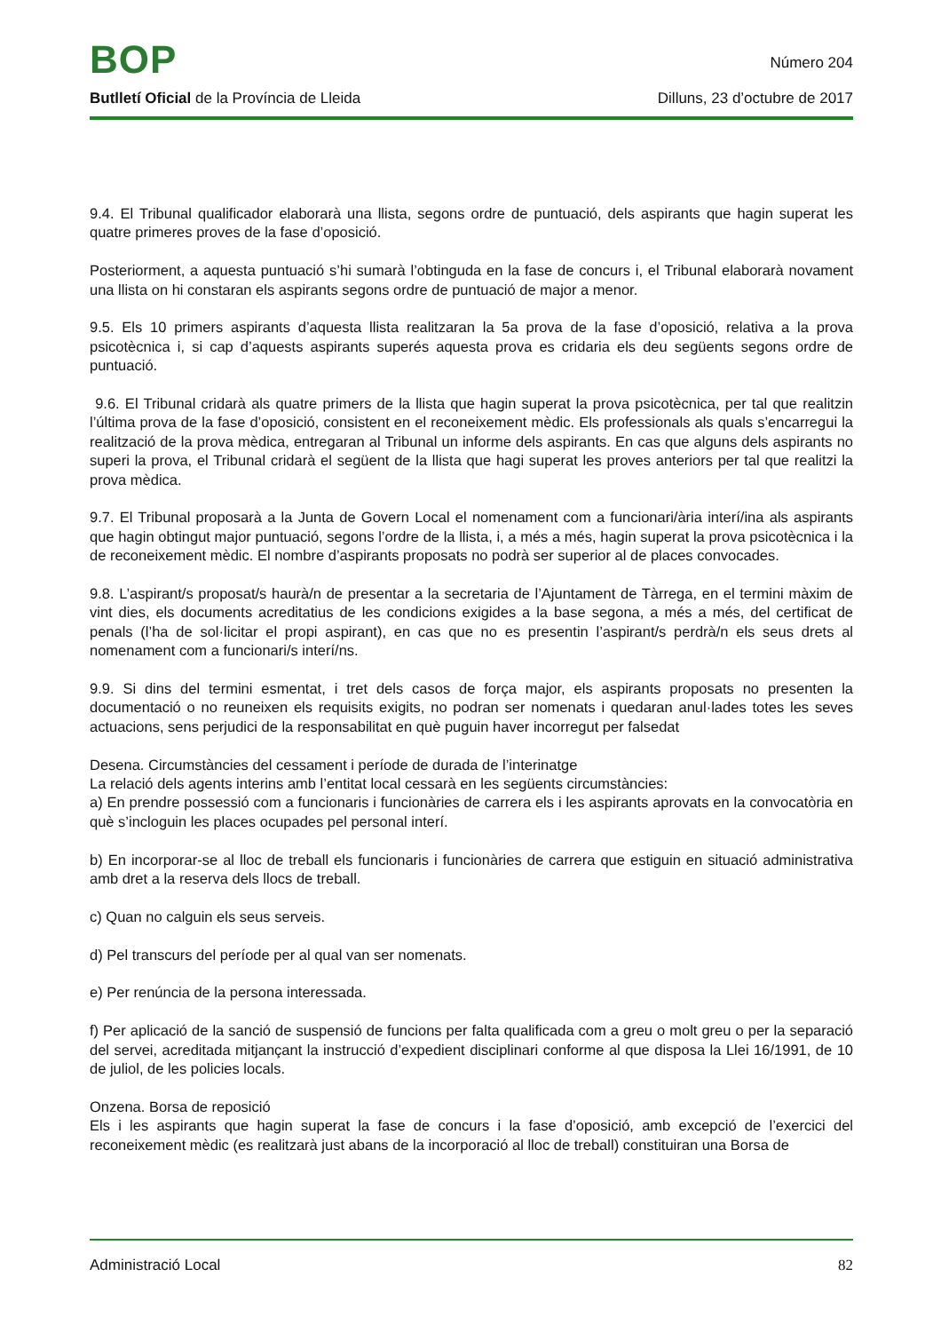BOP
Número 204
Butlletí Oficial de la Província de Lleida Dilluns, 23 d’octubre de 2017
9.4. El Tribunal qualificador elaborarà una llista, segons ordre de puntuació, dels aspirants que hagin superat les quatre primeres proves de la fase d’oposició.
Posteriorment, a aquesta puntuació s’hi sumarà l’obtinguda en la fase de concurs i, el Tribunal elaborarà novament una llista on hi constaran els aspirants segons ordre de puntuació de major a menor.
9.5. Els 10 primers aspirants d’aquesta llista realitzaran la 5a prova de la fase d’oposició, relativa a la prova psicotècnica i, si cap d’aquests aspirants superés aquesta prova es cridaria els deu següents segons ordre de puntuació.
9.6. El Tribunal cridarà als quatre primers de la llista que hagin superat la prova psicotècnica, per tal que realitzin l’última prova de la fase d’oposició, consistent en el reconeixement mèdic. Els professionals als quals s’encarregui la realització de la prova mèdica, entregaran al Tribunal un informe dels aspirants. En cas que alguns dels aspirants no superi la prova, el Tribunal cridarà el següent de la llista que hagi superat les proves anteriors per tal que realitzi la prova mèdica.
9.7. El Tribunal proposarà a la Junta de Govern Local el nomenament com a funcionari/ària interí/ina als aspirants que hagin obtingut major puntuació, segons l’ordre de la llista, i, a més a més, hagin superat la prova psicotècnica i la de reconeixement mèdic. El nombre d’aspirants proposats no podrà ser superior al de places convocades.
9.8. L’aspirant/s proposat/s haurà/n de presentar a la secretaria de l’Ajuntament de Tàrrega, en el termini màxim de vint dies, els documents acreditatius de les condicions exigides a la base segona, a més a més, del certificat de penals (l’ha de sol·licitar el propi aspirant), en cas que no es presentin l’aspirant/s perdrà/n els seus drets al nomenament com a funcionari/s interí/ns.
9.9. Si dins del termini esmentat, i tret dels casos de força major, els aspirants proposats no presenten la documentació o no reuneixen els requisits exigits, no podran ser nomenats i quedaran anul·lades totes les seves actuacions, sens perjudici de la responsabilitat en què puguin haver incorregut per falsedat
Desena. Circumstàncies del cessament i període de durada de l’interinatge
La relació dels agents interins amb l’entitat local cessarà en les següents circumstàncies:
a) En prendre possessió com a funcionaris i funcionàries de carrera els i les aspirants aprovats en la convocatòria en què s’incloguin les places ocupades pel personal interí.
b) En incorporar-se al lloc de treball els funcionaris i funcionàries de carrera que estiguin en situació administrativa amb dret a la reserva dels llocs de treball.
c) Quan no calguin els seus serveis.
d) Pel transcurs del període per al qual van ser nomenats.
e) Per renúncia de la persona interessada.
f) Per aplicació de la sanció de suspensió de funcions per falta qualificada com a greu o molt greu o per la separació del servei, acreditada mitjançant la instrucció d’expedient disciplinari conforme al que disposa la Llei 16/1991, de 10 de juliol, de les policies locals.
Onzena. Borsa de reposició
Els i les aspirants que hagin superat la fase de concurs i la fase d’oposició, amb excepció de l’exercici del reconeixement mèdic (es realitzarà just abans de la incorporació al lloc de treball) constituiran una Borsa de
Administració Local 82